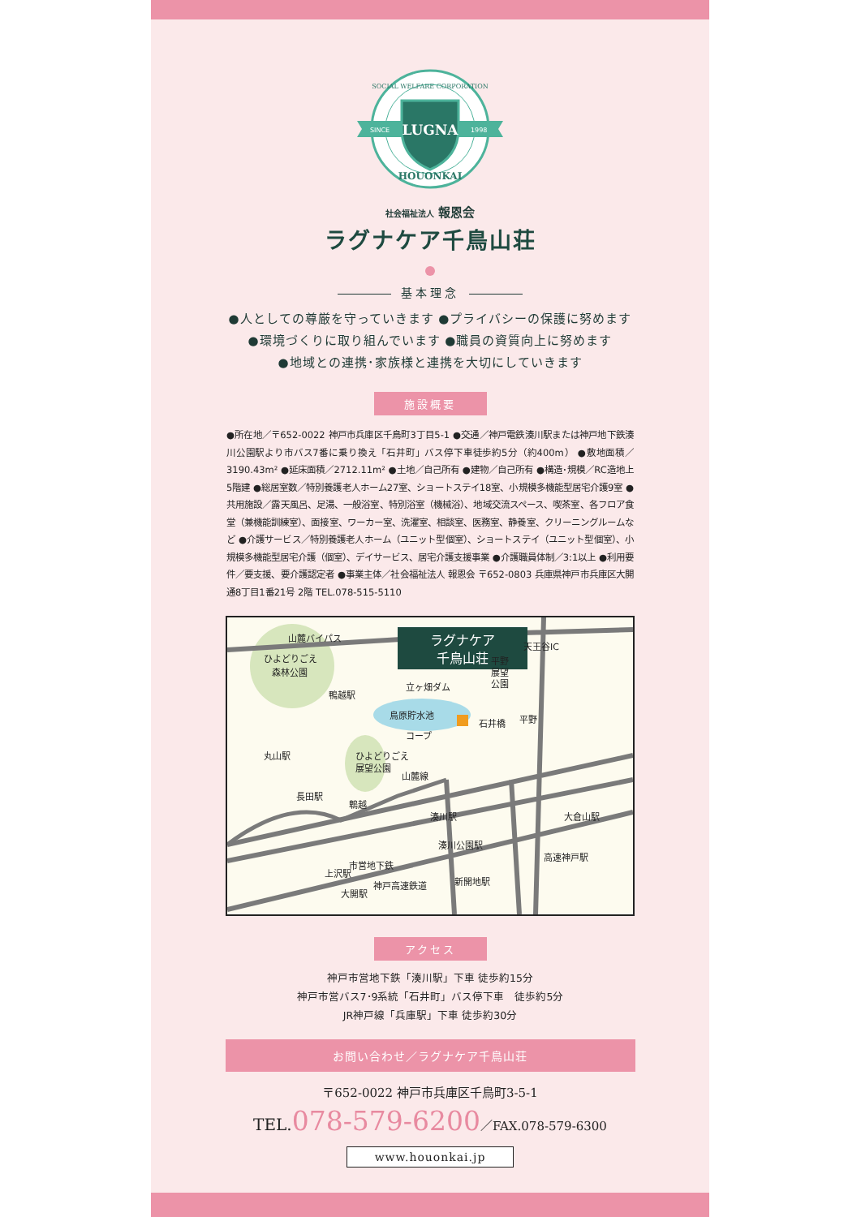SINCE
1998
LUGNA
SOCIAL WELFARE CORPORATION
HOUONKAI
社会福祉法人 報恩会
ラグナケア千鳥山荘
基本理念
●人としての尊厳を守っていきます ●プライバシーの保護に努めます
●環境づくりに取り組んでいます ●職員の資質向上に努めます
●地域との連携･家族様と連携を大切にしていきます
施設概要
●所在地／〒652-0022 神戸市兵庫区千鳥町3丁目5-1 ●交通／神戸電鉄湊川駅または神戸地下鉄湊川公園駅より市バス7番に乗り換え「石井町」バス停下車徒歩約5分（約400m） ●敷地面積／3190.43m² ●延床面積／2712.11m² ●土地／自己所有 ●建物／自己所有 ●構造･規模／RC造地上5階建 ●総居室数／特別養護老人ホーム27室、ショートステイ18室、小規模多機能型居宅介護9室 ●共用施設／露天風呂、足湯、一般浴室、特別浴室（機械浴）、地域交流スペース、喫茶室、各フロア食堂（兼機能訓練室）、面接室、ワーカー室、洗濯室、相談室、医務室、静養室、クリーニングルームなど ●介護サービス／特別養護老人ホーム（ユニット型個室）、ショートステイ（ユニット型個室）、小規模多機能型居宅介護（個室）、デイサービス、居宅介護支援事業 ●介護職員体制／3:1以上 ●利用要件／要支援、要介護認定者 ●事業主体／社会福祉法人 報恩会 〒652-0803 兵庫県神戸市兵庫区大開通8丁目1番21号 2階 TEL.078-515-5110
ラグナケア
千鳥山荘
山麓バイパス
ひよどりごえ
森林公園
天王谷IC
平野
展望
公園
立ヶ畑ダム
鴨越駅
烏原貯水池
コープ
石井橋
平野
丸山駅
ひよどりごえ
展望公園
山麓線
長田駅
鵯越
湊川駅
湊川公園駅
大倉山駅
高速神戸駅
上沢駅
市営地下鉄
新開地駅
大開駅
神戸高速鉄道
アクセス
神戸市営地下鉄「湊川駅」下車 徒歩約15分
神戸市営バス7･9系統「石井町」バス停下車　徒歩約5分
JR神戸線「兵庫駅」下車 徒歩約30分
お問い合わせ／ラグナケア千鳥山荘
〒652-0022 神戸市兵庫区千鳥町3-5-1
TEL.078-579-6200／FAX.078-579-6300
www.houonkai.jp